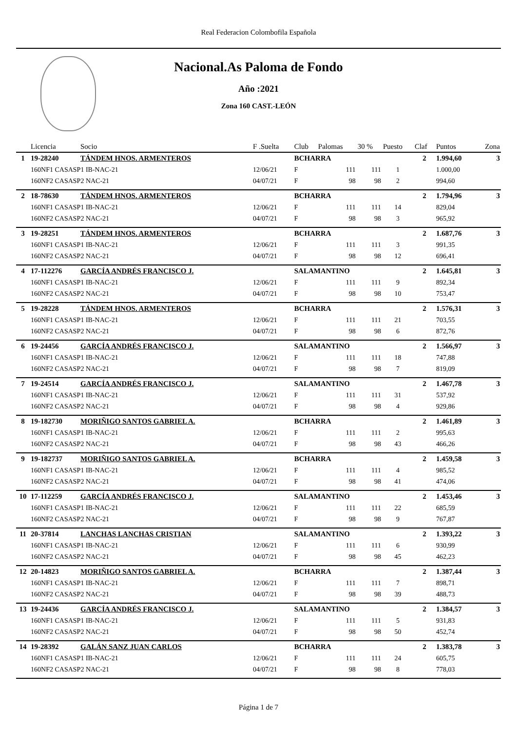Real Federacion Colombofila Española
Nacional.As Paloma de Fondo
Año :2021
Zona 160 CAST.-LEÓN
| | Licencia | Socio | F .Suelta | Club | Palomas | 30 % | Puesto | Claf | Puntos | Zona |
| --- | --- | --- | --- | --- | --- | --- | --- | --- | --- | --- |
| 1 | 19-28240 | TÁNDEM HNOS. ARMENTEROS | | BCHARRA | | | | 2 | 1.994,60 | 3 |
| | 160NF1 CASASP1 IB-NAC-21 | | 12/06/21 | F | 111 | 111 | 1 | | 1.000,00 | |
| | 160NF2 CASASP2 NAC-21 | | 04/07/21 | F | 98 | 98 | 2 | | 994,60 | |
| 2 | 18-78630 | TÁNDEM HNOS. ARMENTEROS | | BCHARRA | | | | 2 | 1.794,96 | 3 |
| | 160NF1 CASASP1 IB-NAC-21 | | 12/06/21 | F | 111 | 111 | 14 | | 829,04 | |
| | 160NF2 CASASP2 NAC-21 | | 04/07/21 | F | 98 | 98 | 3 | | 965,92 | |
| 3 | 19-28251 | TÁNDEM HNOS. ARMENTEROS | | BCHARRA | | | | 2 | 1.687,76 | 3 |
| | 160NF1 CASASP1 IB-NAC-21 | | 12/06/21 | F | 111 | 111 | 3 | | 991,35 | |
| | 160NF2 CASASP2 NAC-21 | | 04/07/21 | F | 98 | 98 | 12 | | 696,41 | |
| 4 | 17-112276 | GARCÍA ANDRÉS FRANCISCO J. | | SALAMANTINO | | | | 2 | 1.645,81 | 3 |
| | 160NF1 CASASP1 IB-NAC-21 | | 12/06/21 | F | 111 | 111 | 9 | | 892,34 | |
| | 160NF2 CASASP2 NAC-21 | | 04/07/21 | F | 98 | 98 | 10 | | 753,47 | |
| 5 | 19-28228 | TÁNDEM HNOS. ARMENTEROS | | BCHARRA | | | | 2 | 1.576,31 | 3 |
| | 160NF1 CASASP1 IB-NAC-21 | | 12/06/21 | F | 111 | 111 | 21 | | 703,55 | |
| | 160NF2 CASASP2 NAC-21 | | 04/07/21 | F | 98 | 98 | 6 | | 872,76 | |
| 6 | 19-24456 | GARCÍA ANDRÉS FRANCISCO J. | | SALAMANTINO | | | | 2 | 1.566,97 | 3 |
| | 160NF1 CASASP1 IB-NAC-21 | | 12/06/21 | F | 111 | 111 | 18 | | 747,88 | |
| | 160NF2 CASASP2 NAC-21 | | 04/07/21 | F | 98 | 98 | 7 | | 819,09 | |
| 7 | 19-24514 | GARCÍA ANDRÉS FRANCISCO J. | | SALAMANTINO | | | | 2 | 1.467,78 | 3 |
| | 160NF1 CASASP1 IB-NAC-21 | | 12/06/21 | F | 111 | 111 | 31 | | 537,92 | |
| | 160NF2 CASASP2 NAC-21 | | 04/07/21 | F | 98 | 98 | 4 | | 929,86 | |
| 8 | 19-182730 | MORIÑIGO SANTOS GABRIEL A. | | BCHARRA | | | | 2 | 1.461,89 | 3 |
| | 160NF1 CASASP1 IB-NAC-21 | | 12/06/21 | F | 111 | 111 | 2 | | 995,63 | |
| | 160NF2 CASASP2 NAC-21 | | 04/07/21 | F | 98 | 98 | 43 | | 466,26 | |
| 9 | 19-182737 | MORIÑIGO SANTOS GABRIEL A. | | BCHARRA | | | | 2 | 1.459,58 | 3 |
| | 160NF1 CASASP1 IB-NAC-21 | | 12/06/21 | F | 111 | 111 | 4 | | 985,52 | |
| | 160NF2 CASASP2 NAC-21 | | 04/07/21 | F | 98 | 98 | 41 | | 474,06 | |
| 10 | 17-112259 | GARCÍA ANDRÉS FRANCISCO J. | | SALAMANTINO | | | | 2 | 1.453,46 | 3 |
| | 160NF1 CASASP1 IB-NAC-21 | | 12/06/21 | F | 111 | 111 | 22 | | 685,59 | |
| | 160NF2 CASASP2 NAC-21 | | 04/07/21 | F | 98 | 98 | 9 | | 767,87 | |
| 11 | 20-37814 | LANCHAS LANCHAS CRISTIAN | | SALAMANTINO | | | | 2 | 1.393,22 | 3 |
| | 160NF1 CASASP1 IB-NAC-21 | | 12/06/21 | F | 111 | 111 | 6 | | 930,99 | |
| | 160NF2 CASASP2 NAC-21 | | 04/07/21 | F | 98 | 98 | 45 | | 462,23 | |
| 12 | 20-14823 | MORIÑIGO SANTOS GABRIEL A. | | BCHARRA | | | | 2 | 1.387,44 | 3 |
| | 160NF1 CASASP1 IB-NAC-21 | | 12/06/21 | F | 111 | 111 | 7 | | 898,71 | |
| | 160NF2 CASASP2 NAC-21 | | 04/07/21 | F | 98 | 98 | 39 | | 488,73 | |
| 13 | 19-24436 | GARCÍA ANDRÉS FRANCISCO J. | | SALAMANTINO | | | | 2 | 1.384,57 | 3 |
| | 160NF1 CASASP1 IB-NAC-21 | | 12/06/21 | F | 111 | 111 | 5 | | 931,83 | |
| | 160NF2 CASASP2 NAC-21 | | 04/07/21 | F | 98 | 98 | 50 | | 452,74 | |
| 14 | 19-28392 | GALÁN SANZ JUAN CARLOS | | BCHARRA | | | | 2 | 1.383,78 | 3 |
| | 160NF1 CASASP1 IB-NAC-21 | | 12/06/21 | F | 111 | 111 | 24 | | 605,75 | |
| | 160NF2 CASASP2 NAC-21 | | 04/07/21 | F | 98 | 98 | 8 | | 778,03 | |
Página 1 de 7